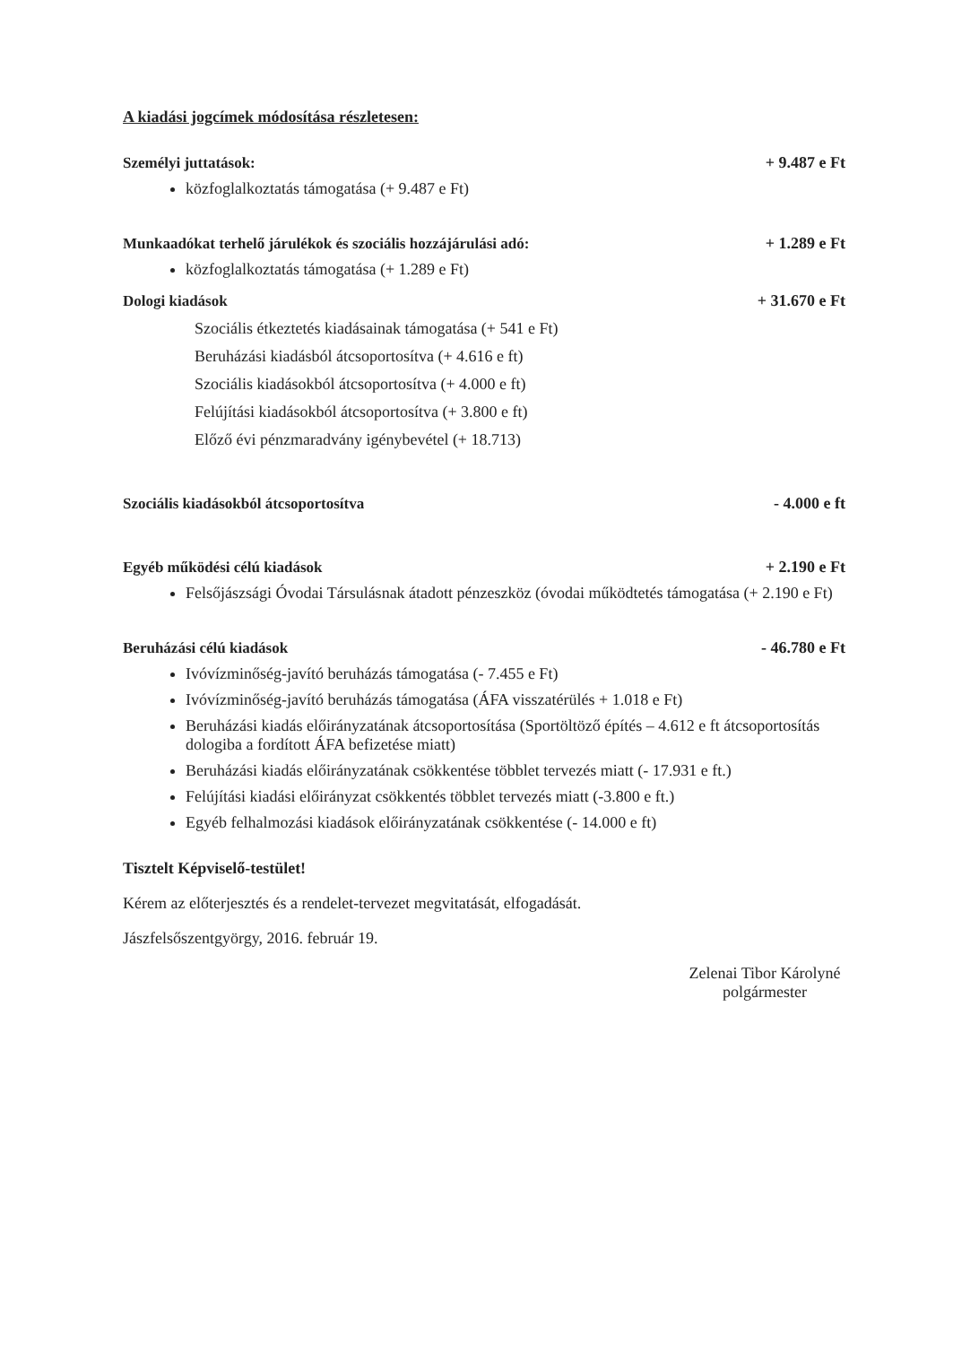A kiadási jogcímek módosítása részletesen:
Személyi juttatások: + 9.487 e Ft
közfoglalkoztatás támogatása (+ 9.487 e Ft)
Munkaadókat terhelő járulékok és szociális hozzájárulási adó: + 1.289 e Ft
közfoglalkoztatás támogatása (+ 1.289 e Ft)
Dologi kiadások + 31.670 e Ft
Szociális étkeztetés kiadásainak támogatása (+ 541 e Ft)
Beruházási kiadásból átcsoportosítva (+ 4.616 e ft)
Szociális kiadásokból átcsoportosítva (+ 4.000 e ft)
Felújítási kiadásokból átcsoportosítva (+ 3.800 e ft)
Előző évi pénzmaradvány igénybevétel (+ 18.713)
Szociális kiadásokból átcsoportosítva - 4.000 e ft
Egyéb működési célú kiadások + 2.190 e Ft
Felsőjászsági Óvodai Társulásnak átadott pénzeszköz (óvodai működtetés támogatása (+ 2.190 e Ft)
Beruházási célú kiadások - 46.780 e Ft
Ivóvízminőség-javító beruházás támogatása (- 7.455 e Ft)
Ivóvízminőség-javító beruházás támogatása (ÁFA visszatérülés + 1.018 e Ft)
Beruházási kiadás előirányzatának átcsoportosítása (Sportöltöző építés – 4.612 e ft átcsoportosítás dologiba a fordított ÁFA befizetése miatt)
Beruházási kiadás előirányzatának csökkentése többlet tervezés miatt (- 17.931 e ft.)
Felújítási kiadási előirányzat csökkentés többlet tervezés miatt (-3.800 e ft.)
Egyéb felhalmozási kiadások előirányzatának csökkentése (- 14.000 e ft)
Tisztelt Képviselő-testület!
Kérem az előterjesztés és a rendelet-tervezet megvitatását, elfogadását.
Jászfelsőszentgyörgy, 2016. február 19.
Zelenai Tibor Károlyné
polgármester